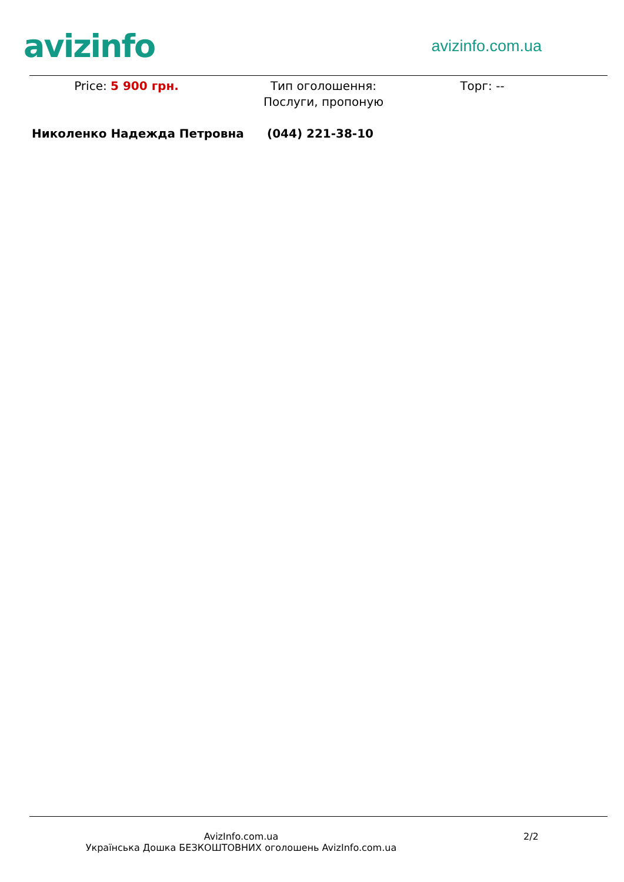avizinfo
avizinfo.com.ua
Price: 5 900 грн. Тип оголошення: Послуги, пропоную
Торг: --
Николенко Надежда Петровна (044) 221-38-10
AvizInfo.com.ua
Українська Дошка БЕЗКОШТОВНИХ оголошень AvizInfo.com.ua
2/2